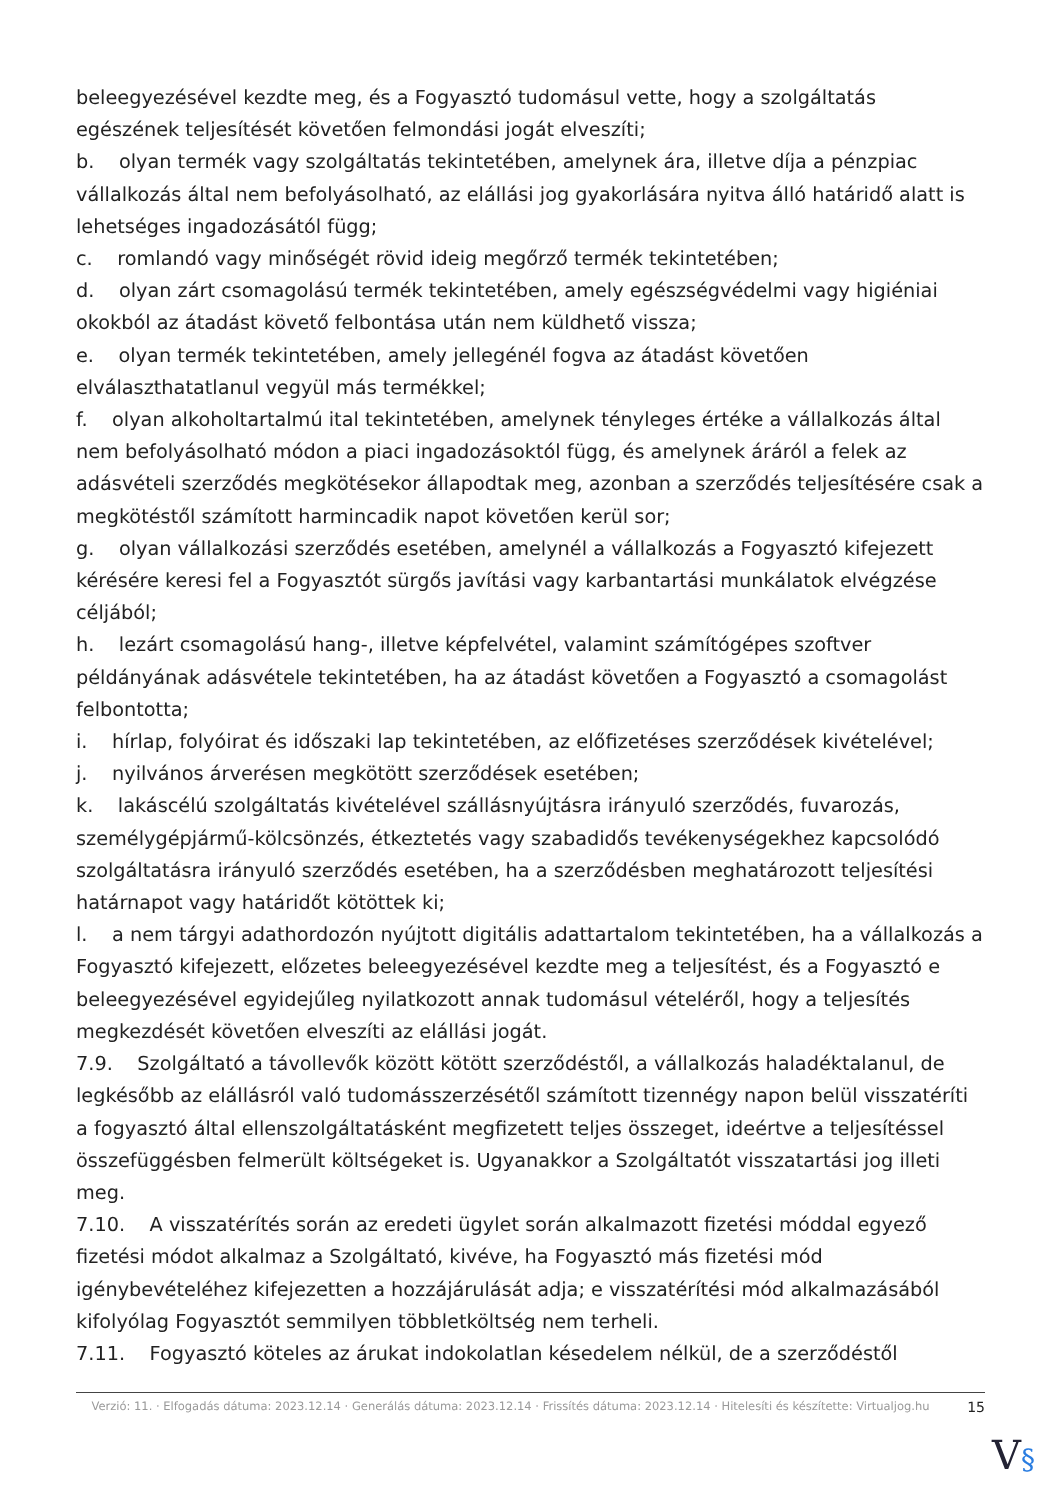beleegyezésével kezdte meg, és a Fogyasztó tudomásul vette, hogy a szolgáltatás egészének teljesítését követően felmondási jogát elveszíti;
b. olyan termék vagy szolgáltatás tekintetében, amelynek ára, illetve díja a pénzpiac vállalkozás által nem befolyásolható, az elállási jog gyakorlására nyitva álló határidő alatt is lehetséges ingadozásától függ;
c. romlandó vagy minőségét rövid ideig megőrző termék tekintetében;
d. olyan zárt csomagolású termék tekintetében, amely egészségvédelmi vagy higiéniai okokból az átadást követő felbontása után nem küldhető vissza;
e. olyan termék tekintetében, amely jellegénél fogva az átadást követően elválaszthatatlanul vegyül más termékkel;
f. olyan alkoholtartalmú ital tekintetében, amelynek tényleges értéke a vállalkozás által nem befolyásolható módon a piaci ingadozásoktól függ, és amelynek áráról a felek az adásvételi szerződés megkötésekor állapodtak meg, azonban a szerződés teljesítésére csak a megkötéstől számított harmincadik napot követően kerül sor;
g. olyan vállalkozási szerződés esetében, amelynél a vállalkozás a Fogyasztó kifejezett kérésére keresi fel a Fogyasztót sürgős javítási vagy karbantartási munkálatok elvégzése céljából;
h. lezárt csomagolású hang-, illetve képfelvétel, valamint számítógépes szoftver példányának adásvétele tekintetében, ha az átadást követően a Fogyasztó a csomagolást felbontotta;
i. hírlap, folyóirat és időszaki lap tekintetében, az előfizetéses szerződések kivételével;
j. nyilvános árverésen megkötött szerződések esetében;
k. lakáscélú szolgáltatás kivételével szállásnyújtásra irányuló szerződés, fuvarozás, személygépjármű-kölcsönzés, étkeztetés vagy szabadidős tevékenységekhez kapcsolódó szolgáltatásra irányuló szerződés esetében, ha a szerződésben meghatározott teljesítési határnapot vagy határidőt kötöttek ki;
l. a nem tárgyi adathordozón nyújtott digitális adattartalom tekintetében, ha a vállalkozás a Fogyasztó kifejezett, előzetes beleegyezésével kezdte meg a teljesítést, és a Fogyasztó e beleegyezésével egyidejűleg nyilatkozott annak tudomásul vételéről, hogy a teljesítés megkezdését követően elveszíti az elállási jogát.
7.9. Szolgáltató a távollevők között kötött szerződéstől, a vállalkozás haladéktalanul, de legkésőbb az elállásról való tudomásszerzésétől számított tizennégy napon belül visszatéríti a fogyasztó által ellenszolgáltatásként megfizetett teljes összeget, ideértve a teljesítéssel összefüggésben felmerült költségeket is. Ugyanakkor a Szolgáltatót visszatartási jog illeti meg.
7.10. A visszatérítés során az eredeti ügylet során alkalmazott fizetési móddal egyező fizetési módot alkalmaz a Szolgáltató, kivéve, ha Fogyasztó más fizetési mód igénybevételéhez kifejezetten a hozzájárulását adja; e visszatérítési mód alkalmazásából kifolyólag Fogyasztót semmilyen többletköltség nem terheli.
7.11. Fogyasztó köteles az árukat indokolatlan késedelem nélkül, de a szerződéstől
Verzió: 11. · Elfogadás dátuma: 2023.12.14 · Generálás dátuma: 2023.12.14 · Frissítés dátuma: 2023.12.14 · Hitelesíti és készítette: Virtualjog.hu
15
V§